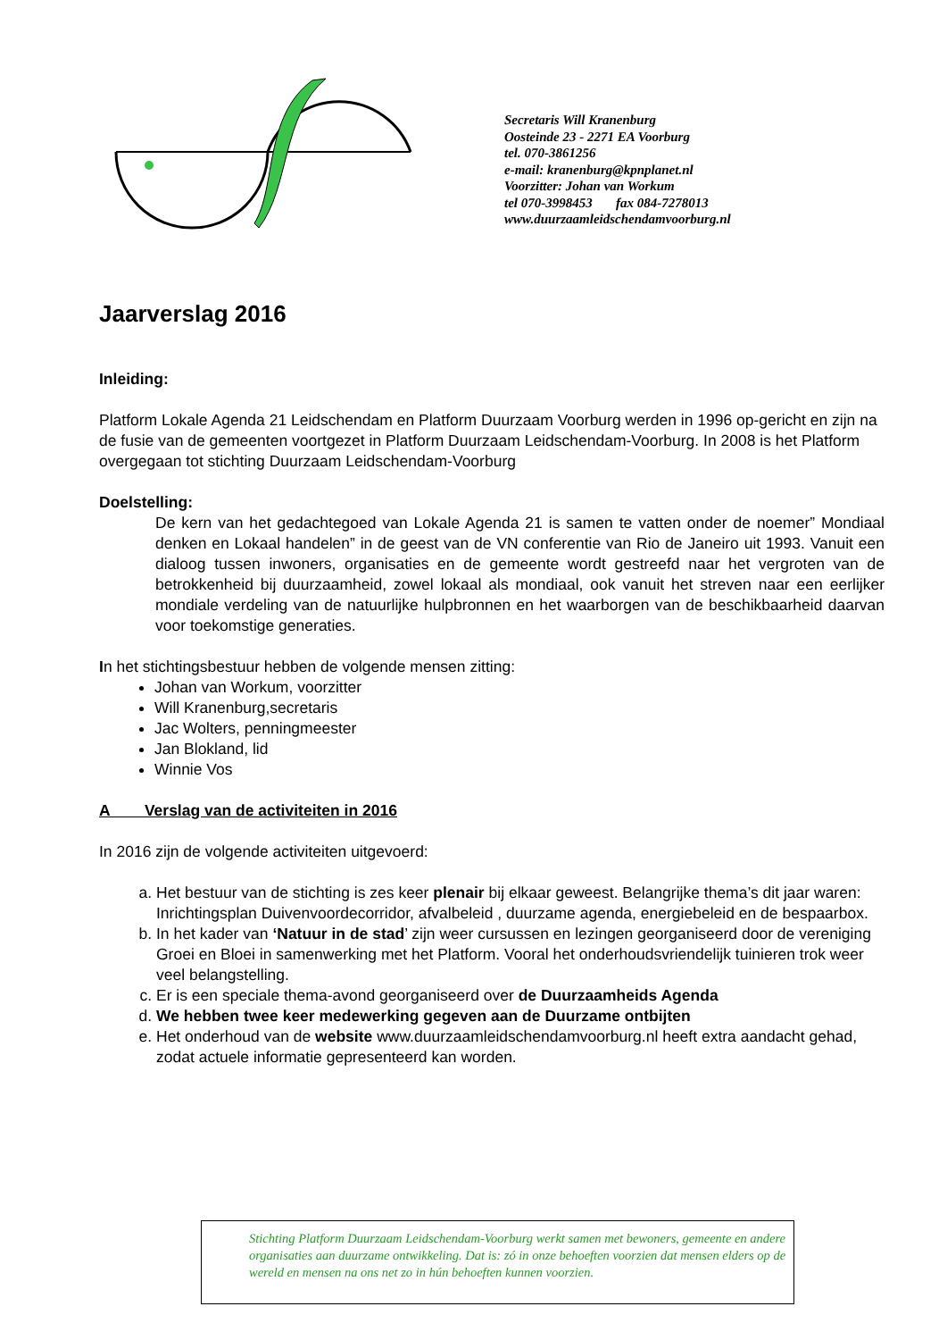Secretaris Will Kranenburg
Oosteinde 23 - 2271 EA Voorburg
tel. 070-3861256
e-mail: kranenburg@kpnplanet.nl
Voorzitter: Johan van Workum
tel 070-3998453 fax 084-7278013
www.duurzaamleidschendamvoorburg.nl
Jaarverslag 2016
Inleiding:
Platform Lokale Agenda 21 Leidschendam en Platform Duurzaam Voorburg werden in 1996 op-gericht en zijn na de fusie van de gemeenten voortgezet in Platform Duurzaam Leidschendam-Voorburg. In 2008 is het Platform overgegaan tot stichting Duurzaam Leidschendam-Voorburg
Doelstelling:
De kern van het gedachtegoed van Lokale Agenda 21 is samen te vatten onder de noemer” Mondiaal denken en Lokaal handelen” in de geest van de VN conferentie van Rio de Janeiro uit 1993. Vanuit een dialoog tussen inwoners, organisaties en de gemeente wordt gestreefd naar het vergroten van de betrokkenheid bij duurzaamheid, zowel lokaal als mondiaal, ook vanuit het streven naar een eerlijker mondiale verdeling van de natuurlijke hulpbronnen en het waarborgen van de beschikbaarheid daarvan voor toekomstige generaties.
In het stichtingsbestuur hebben de volgende mensen zitting:
Johan van Workum, voorzitter
Will Kranenburg,secretaris
Jac Wolters, penningmeester
Jan Blokland, lid
Winnie Vos
A Verslag van de activiteiten in 2016
In 2016 zijn de volgende activiteiten uitgevoerd:
a. Het bestuur van de stichting is zes keer plenair bij elkaar geweest. Belangrijke thema’s dit jaar waren: Inrichtingsplan Duivenvoordecorridor, afvalbeleid , duurzame agenda, energiebeleid en de bespaarbox.
b. In het kader van ‘Natuur in de stad’ zijn weer cursussen en lezingen georganiseerd door de vereniging Groei en Bloei in samenwerking met het Platform. Vooral het onderhoudsvriendelijk tuinieren trok weer veel belangstelling.
c. Er is een speciale thema-avond georganiseerd over de Duurzaamheids Agenda
d. We hebben twee keer medewerking gegeven aan de Duurzame ontbijten
e. Het onderhoud van de website www.duurzaamleidschendamvoorburg.nl heeft extra aandacht gehad, zodat actuele informatie gepresenteerd kan worden.
Stichting Platform Duurzaam Leidschendam-Voorburg werkt samen met bewoners, gemeente en andere organisaties aan duurzame ontwikkeling. Dat is: zó in onze behoeften voorzien dat mensen elders op de wereld en mensen na ons net zo in hún behoeften kunnen voorzien.